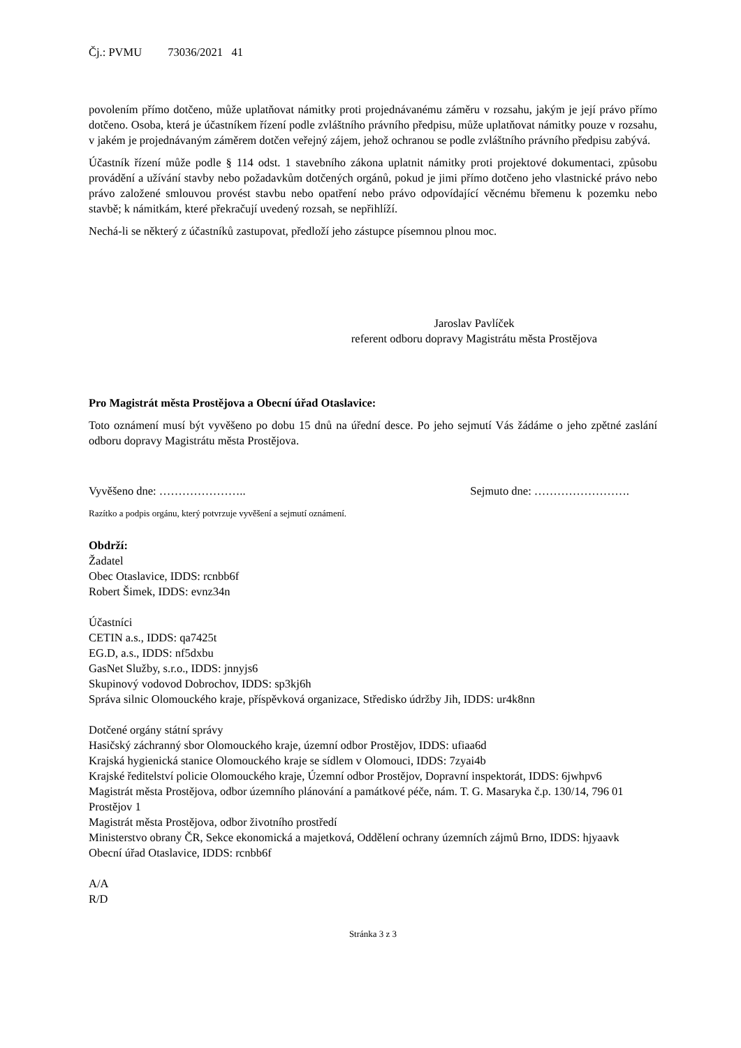Čj.: PVMU 73036/2021 41
povolením přímo dotčeno, může uplatňovat námitky proti projednávanému záměru v rozsahu, jakým je její právo přímo dotčeno. Osoba, která je účastníkem řízení podle zvláštního právního předpisu, může uplatňovat námitky pouze v rozsahu, v jakém je projednávaným záměrem dotčen veřejný zájem, jehož ochranou se podle zvláštního právního předpisu zabývá.
Účastník řízení může podle § 114 odst. 1 stavebního zákona uplatnit námitky proti projektové dokumentaci, způsobu provádění a užívání stavby nebo požadavkům dotčených orgánů, pokud je jimi přímo dotčeno jeho vlastnické právo nebo právo založené smlouvou provést stavbu nebo opatření nebo právo odpovídající věcnému břemenu k pozemku nebo stavbě; k námitkám, které překračují uvedený rozsah, se nepřihlíží.
Nechá-li se některý z účastníků zastupovat, předloží jeho zástupce písemnou plnou moc.
Jaroslav Pavlíček
referent odboru dopravy Magistrátu města Prostějova
Pro Magistrát města Prostějova a Obecní úřad Otaslavice:
Toto oznámení musí být vyvěšeno po dobu 15 dnů na úřední desce. Po jeho sejmutí Vás žádáme o jeho zpětné zaslání odboru dopravy Magistrátu města Prostějova.
Vyvěšeno dne: ………………….. Sejmuto dne: …………………….
Razítko a podpis orgánu, který potvrzuje vyvěšení a sejmutí oznámení.
Obdrží:
Žadatel
Obec Otaslavice, IDDS: rcnbb6f
Robert Šimek, IDDS: evnz34n
Účastníci
CETIN a.s., IDDS: qa7425t
EG.D, a.s., IDDS: nf5dxbu
GasNet Služby, s.r.o., IDDS: jnnyjs6
Skupinový vodovod Dobrochov, IDDS: sp3kj6h
Správa silnic Olomouckého kraje, příspěvková organizace, Středisko údržby Jih, IDDS: ur4k8nn
Dotčené orgány státní správy
Hasičský záchranný sbor Olomouckého kraje, územní odbor Prostějov, IDDS: ufiaa6d
Krajská hygienická stanice Olomouckého kraje se sídlem v Olomouci, IDDS: 7zyai4b
Krajské ředitelství policie Olomouckého kraje, Územní odbor Prostějov, Dopravní inspektorát, IDDS: 6jwhpv6
Magistrát města Prostějova, odbor územního plánování a památkové péče, nám. T. G. Masaryka č.p. 130/14, 796 01 Prostějov 1
Magistrát města Prostějova, odbor životního prostředí
Ministerstvo obrany ČR, Sekce ekonomická a majetková, Oddělení ochrany územních zájmů Brno, IDDS: hjyaavk
Obecní úřad Otaslavice, IDDS: rcnbb6f
A/A
R/D
Stránka 3 z 3